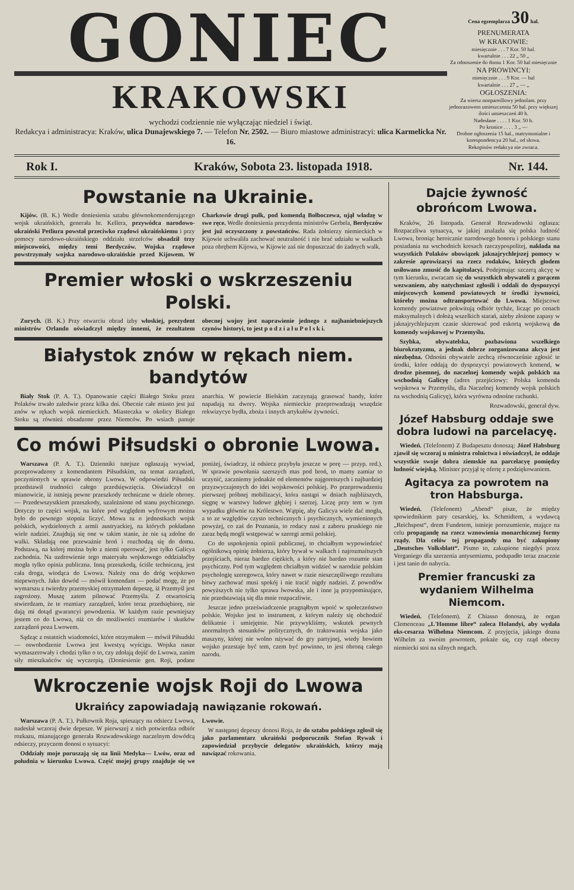GONIEC
KRAKOWSKI
wychodzi codziennie nie wyłączając niedziel i świąt.
Redakcya i administracya: Kraków, ulica Dunajewskiego 7. — Telefon Nr. 2502. — Biuro miastowe administracyi: ulica Karmelicka Nr. 16.
Cena egzemplarza 30 hal.
PRENUMERATA
W KRAKOWIE:
miesięcznie . . . 7 Kor. 50 hal.
kwartalnie . . . 22 „ 50 „
Za odnoszenie do domu 1 Kor. 50 hal miesięcznie
NA PROWINCYI:
miesięcznie . . . 9 Kor. — hal
kwartalnie . . . 27 „ — „
OGŁOSZENIA:
Za wiersz nonpareillowy jednolam. przy jednorazowem umieszczeniu 50 hal. przy większej ilości umieszczeń 40 h.
Nadesłane . . . . 1 Kor. 50 h.
Po kronice . . . . 3 „ —
Drobne ogłoszenia 15 hal., matrymonialne i korespondencya 20 hal., od słowa.
Rekopisów redakcya nie zwraca.
Rok I. Kraków, Sobota 23. listopada 1918. Nr. 144.
Powstanie na Ukrainie.
Kijów. (B. K.) Wedle doniesienia sztabu głównokomenderującego wojsk ukraińskich, generała hr. Kellera, przywódca narodowo-ukraiński Petliura powstał przeciwko rządowi ukraińskiemu i przy pomocy narodowo-ukraińskiego oddziału strzelców obsadził trzy miejscowości, między temi Berdyczów. Wojska rządowe powstrzymały wojska narodowo-ukraińskie przed Kijowem. W Charkowie drugi pułk, pod komendą Bołboczewa, ujął władzę w swe ręce. Wedle doniesienia prezydenta ministrów Gerbela, Berdyczów jest już oczyszczony z powstańców. Rada żołnierzy niemieckich w Kijowie uchwaliła zachować neutralność i nie brać udziału w walkach poza obrębem Kijowa, w Kijowie zaś nie dopuszczać do żadnych walk.
Premier włoski o wskrzeszeniu Polski.
Zurych. (B. K.) Przy otwarciu obrad izby włoskiej, prezydent ministrów Orlando oświadczył między innemi, że rezultatem obecnej wojny jest naprawienie jednego z najhaniebniejszych czynów historyi, to jest p o d z i a ł u P o l s k i.
Białystok znów w rękach niem. bandytów
Biały Stok (P. A. T.). Opanowanie części Białego Stoku przez Polaków trwało zaledwie przez kilka dni. Obecnie całe miasto jest już znów w rękach wojsk niemieckich. Miasteczka w okolicy Białego Stoku są również obsadzone przez Niemców. Po wsiach panuje anarchia. W powiecie Bielskim zaczynają grasować bandy, które napadają na dwory. Wojska niemieckie przeprowadzają wszędzie rekwizycye bydła, zboża i innych artykułów żywności.
Co mówi Piłsudski o obronie Lwowa.
Warszawa (P. A. T.). Dzienniki tutejsze ogłaszają wywiad, przeprowadzony z komendantem Piłsudskim, na temat zarządzeń, poczynionych w sprawie obrony Lwowa. W odpowiedzi Piłsudski przedstawił trudności całego przedsięwzięcia. Oświadczył on mianowicie, iż istnieją pewne przeszkody techniczne w dziele obrony. — Przedewszystkiem przeszkody, uzależnione od stanu psychicznego. Dotyczy to części wojsk, na które pod względem wyfrowym można było do pewnego stopnia liczyć. Mowa tu o jednostkach wojsk polskich, wydzielonych z armii austryackiej, na których pokładano wiele nadziei. Znajdują się one w takim stanie, że nie są zdolne do walki. Składają one przeważnie broń i rozchodzą się do domu. Podstawą, na której można było z niemi operować, jest tylko Galicya zachodnia. Na uzdrowienie tego materyału wojskowego oddziałaćby mogła tylko opinia publiczna. Inną przeszkodą, ściśle techniczną, jest cała droga, wiodąca do Lwowa. Należy ona do dróg wojskowo niepewnych. Jako dowód — mówił komendant — podać mogę, że po wymarszu z twierdzy przemyskiej otrzymałem depeszę, iż Przemyśl jest zagrożony. Muszę zatem pilnować Przemyśla. Z otwartością stwierdzam, że te rozmiary zarządzeń, które teraz przedsiębiorę, nie dają mi dotąd gwarancyi powodzenia. W każdym razie pewniejszy jestem co do Lwowa, niż co do możliwości rozmiarów i skutków zarządzeń poza Lwowem.
Sądząc z ostatnich wiadomości, które otrzymałem — mówił Piłsudski — oswobodzenie Lwowa jest kwestyą wyścigu. Wojska nasze wymaszerowały i chodzi tylko o to, czy zdołają dojść do Lwowa, zanim siły mieszkańców się wyczerpią. (Doniesienie gen. Roji, podane poniżej, świadczy, iż odsiecz przybyła jeszcze w porę — przyp. red.). W sprawie powołania szerszych mas pod broń, to mamy zamiar to uczynić, zaczniemy jednakże od elementów najgoretszych i najbardziej przyzwyczajonych do idei wojskowości polskiej. Po przeprowadzeniu pierwszej próbnej mobilizacyi, która nastąpi w dniach najbliższych, sięgnę w warstwy ludowe głębiej i szerzej. Liczę przy tem w tym wypadku głównie na Królestwo. Wątpię, aby Galicya wiele dać mogła, a to ze względów czysto technicznych i psychicznych, wymienionych powyżej, co zaś do Poznania, to rodacy nasi z zaboru pruskiego nie zaraz będą mogli wstępować w szeregi armii polskiej.
Co do uspokojenia opinii publicznej, to chciałbym wypowiedzieć ogólnikową opinię żołnierza, który bywał w walkach i najrozmaitszych przejściach, nieraz bardzo ciężkich, a który nie bardzo rozumie stan psychiczny. Pod tym względem chciałbym widzieć w narodzie polskim psychologię szeregowca, który nawet w razie nieszczęśliwego rezultatu bitwy zachować musi spokój i nie tracić nigdy nadziei. Z powodów powyższych nie tylko sprawa lwowska, ale i inne ją przypominające, nie przedstawiają się dla mnie rozpaczliwie.
Jeszcze jedno przeświadczenie pragnąłbym wpoić w społeczeństwo polskie. Wojsko jest to instrument, z którym należy się obchodzić delikatnie i umiejętnie. Nie przywykliśmy, wskutek pewnych anormalnych stosunków politycznych, do traktowania wojska jako maszyny, której nie wolno nżywać do gry partyjnej, wtedy bowiem wojsko przestaje być tem, czem być powinno, to jest obroną całego narodu.
Wkroczenie wojsk Roji do Lwowa
Ukraińcy zapowiadają nawiązanie rokowań.
Warszawa (P. A. T.). Pułkownik Roja, spieszący na odsiecz Lwowa, nadesłał wczoraj dwie depesze. W pierwszej z nich potwierdza odbiór rozkazu, mianującego generała Rozwadowskiego naczelnym dowódcą odsieczy, przyczem donosi o sytuacyi:
Oddziały moje poruszają się na linii Medyka— Lwów, oraz od południa w kierunku Lwowa. Część mojej grupy znajduje się we Lwowie.
W następnej depeszy donosi Roja, że do sztabu polskiego zgłosił się jako parlamentarz ukraiński podporucznik Stefan Rywak i zapowiedział przybycie delegatów ukraińskich, którzy mają nawiązać rokowania.
Dajcie żywność obrońcom Lwowa.
Kraków, 26 listopada. Generał Rozwadowski ogłasza: Rozpaczliwa sytuacya, w jakiej znalazła się polska ludność Lwowa, broniąc heroicznie narodowego honoru i polskiego stanu posiadania na wschodnich kresach rzeczypospolitej, nakłada na wszystkich Polaków obowiązek jaknajrychlejszej pomocy w zakresie aprowizacyi na rzecz rodaków, których głodem usiłowano zmusić do kapitulacyi. Podejmując szczerą akcyę w tym kierunku, zwracam się do wszystkich obywateli z gorącem wezwaniem, aby natychmiast zgłosili i oddali do dyspozycyi miejscowych komend powiatowych te środki żywności, któreby można odtransportować do Lwowa. Miejscowe komendy powiatowe pokwitują odbiór tychże, licząc po cenach maksymalnych i dołożą wszelkich starań, ażeby złożone zapasy w jaknajrychlejszym czasie skierować pod eskortą wojskową do komendy wojskowej w Przemyślu.
Szybka, obywatelska, pozbawiona wszelkiego biurokratyzmu, a jednak dobrze zorganizowana akcya jest niezbędna. Odnośni obywatele zechcą równocześnie zgłosić te środki, które oddają do dyspozycyi powiatowych komend, w drodze pisemnej, do naczelnej komendy wojsk polskich na wschodnią Galicyę (adres przejściowy: Polska komenda wojskowa w Przemyślu, dla Naczelnej komendy wojsk polskich na wschodnią Galicyę), która wyrówna odnośne rachunki.
Rozwadowski, generał dyw.
Józef Habsburg oddaje swe dobra ludowi na parcelacyę.
Wiedeń. (Telefonem) Z Budapesztu donoszą: Józef Habsburg zjawił się wczoraj u ministra rolnictwa i oświadczył, że oddaje wszystkie swoje dobra ziemskie na parcelacyę pomiędzy ludność wiejską. Minister przyjął tę ofertę z podziękowaniem.
Agitacya za powrotem na tron Habsburga.
Wiedeń. (Telefonem) „Abend“ pisze, że między spowiednikiem pary cesarskiej, ks. Schmidtem, a wydawcą „Reichspost“, drem Fundetem, istnieje porozumienie, mające na celu propagandę na rzecz wznowienia monarchicznej formy rządy. Dla celów tej propagandy ma być zakupiony „Deutsches Volksblatt“. Pismo to, zakupione niegdyś przez Verganiego dla szerzenia antysemizmu, podupadło teraz znacznie i jest tanio do nabycia.
Premier francuski za wydaniem Wilhelma Niemcom.
Wiedeń. (Telefonem). Z Chiasso donoszą, że organ Clemenceau „L'Homme libre“ zaleca Holandyi, aby wydała eks-cesarza Wilhelma Niemcom. Z przyjęcia, jakiego dozna Wilhelm za swoim powrotem, pokaże się, czy rząd obecny niemiecki stoi na silnych nogach.